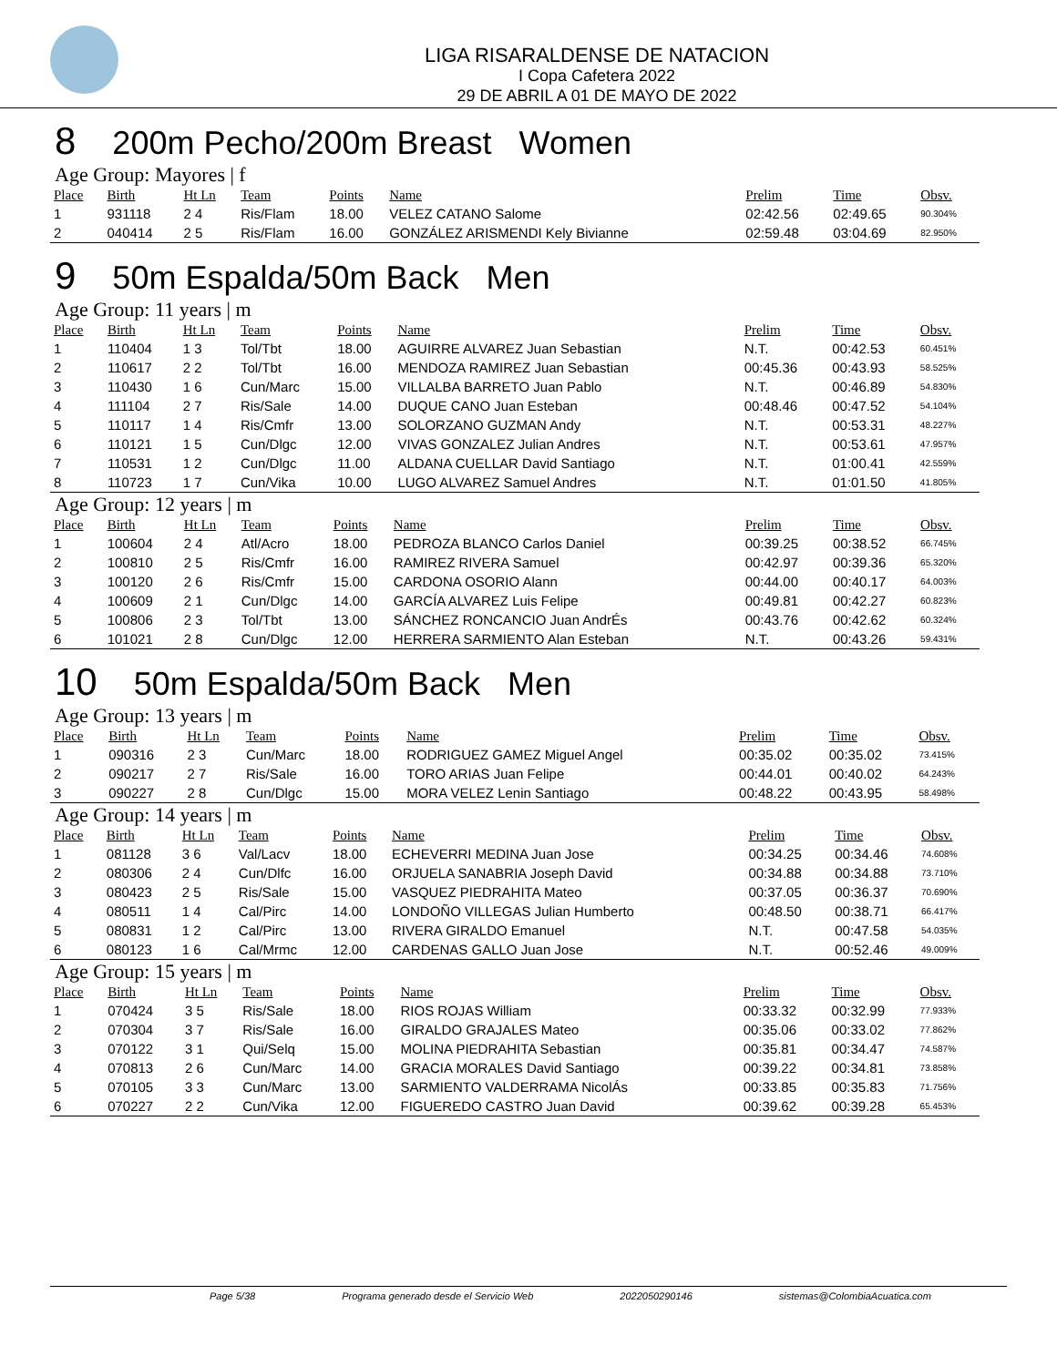LIGA RISARALDENSE DE NATACION
I Copa Cafetera 2022
29 DE ABRIL A 01 DE MAYO DE 2022
8 200m Pecho/200m Breast Women
Age Group: Mayores | f
| Place | Birth | Ht Ln | Team | Points | Name | Prelim | Time | Obsv. |
| --- | --- | --- | --- | --- | --- | --- | --- | --- |
| 1 | 931118 | 2 4 | Ris/Flam | 18.00 | VELEZ CATANO Salome | 02:42.56 | 02:49.65 | 90.304% |
| 2 | 040414 | 2 5 | Ris/Flam | 16.00 | GONZÁLEZ ARISMENDI Kely Bivianne | 02:59.48 | 03:04.69 | 82.950% |
9 50m Espalda/50m Back Men
Age Group: 11 years | m
| Place | Birth | Ht Ln | Team | Points | Name | Prelim | Time | Obsv. |
| --- | --- | --- | --- | --- | --- | --- | --- | --- |
| 1 | 110404 | 1 3 | Tol/Tbt | 18.00 | AGUIRRE ALVAREZ Juan Sebastian | N.T. | 00:42.53 | 60.451% |
| 2 | 110617 | 2 2 | Tol/Tbt | 16.00 | MENDOZA RAMIREZ Juan Sebastian | 00:45.36 | 00:43.93 | 58.525% |
| 3 | 110430 | 1 6 | Cun/Marc | 15.00 | VILLALBA BARRETO Juan Pablo | N.T. | 00:46.89 | 54.830% |
| 4 | 111104 | 2 7 | Ris/Sale | 14.00 | DUQUE CANO Juan Esteban | 00:48.46 | 00:47.52 | 54.104% |
| 5 | 110117 | 1 4 | Ris/Cmfr | 13.00 | SOLORZANO GUZMAN Andy | N.T. | 00:53.31 | 48.227% |
| 6 | 110121 | 1 5 | Cun/Dlgc | 12.00 | VIVAS GONZALEZ Julian Andres | N.T. | 00:53.61 | 47.957% |
| 7 | 110531 | 1 2 | Cun/Dlgc | 11.00 | ALDANA CUELLAR David Santiago | N.T. | 01:00.41 | 42.559% |
| 8 | 110723 | 1 7 | Cun/Vika | 10.00 | LUGO ALVAREZ Samuel Andres | N.T. | 01:01.50 | 41.805% |
Age Group: 12 years | m
| Place | Birth | Ht Ln | Team | Points | Name | Prelim | Time | Obsv. |
| --- | --- | --- | --- | --- | --- | --- | --- | --- |
| 1 | 100604 | 2 4 | Atl/Acro | 18.00 | PEDROZA BLANCO Carlos Daniel | 00:39.25 | 00:38.52 | 66.745% |
| 2 | 100810 | 2 5 | Ris/Cmfr | 16.00 | RAMIREZ RIVERA Samuel | 00:42.97 | 00:39.36 | 65.320% |
| 3 | 100120 | 2 6 | Ris/Cmfr | 15.00 | CARDONA OSORIO Alann | 00:44.00 | 00:40.17 | 64.003% |
| 4 | 100609 | 2 1 | Cun/Dlgc | 14.00 | GARCÍA ALVAREZ Luis Felipe | 00:49.81 | 00:42.27 | 60.823% |
| 5 | 100806 | 2 3 | Tol/Tbt | 13.00 | SÁNCHEZ RONCANCIO Juan AndrÉs | 00:43.76 | 00:42.62 | 60.324% |
| 6 | 101021 | 2 8 | Cun/Dlgc | 12.00 | HERRERA SARMIENTO Alan Esteban | N.T. | 00:43.26 | 59.431% |
10 50m Espalda/50m Back Men
Age Group: 13 years | m
| Place | Birth | Ht Ln | Team | Points | Name | Prelim | Time | Obsv. |
| --- | --- | --- | --- | --- | --- | --- | --- | --- |
| 1 | 090316 | 2 3 | Cun/Marc | 18.00 | RODRIGUEZ GAMEZ Miguel Angel | 00:35.02 | 00:35.02 | 73.415% |
| 2 | 090217 | 2 7 | Ris/Sale | 16.00 | TORO ARIAS Juan Felipe | 00:44.01 | 00:40.02 | 64.243% |
| 3 | 090227 | 2 8 | Cun/Dlgc | 15.00 | MORA VELEZ Lenin Santiago | 00:48.22 | 00:43.95 | 58.498% |
Age Group: 14 years | m
| Place | Birth | Ht Ln | Team | Points | Name | Prelim | Time | Obsv. |
| --- | --- | --- | --- | --- | --- | --- | --- | --- |
| 1 | 081128 | 3 6 | Val/Lacv | 18.00 | ECHEVERRI MEDINA Juan Jose | 00:34.25 | 00:34.46 | 74.608% |
| 2 | 080306 | 2 4 | Cun/Dlfc | 16.00 | ORJUELA SANABRIA Joseph David | 00:34.88 | 00:34.88 | 73.710% |
| 3 | 080423 | 2 5 | Ris/Sale | 15.00 | VASQUEZ PIEDRAHITA Mateo | 00:37.05 | 00:36.37 | 70.690% |
| 4 | 080511 | 1 4 | Cal/Pirc | 14.00 | LONDOÑO VILLEGAS Julian Humberto | 00:48.50 | 00:38.71 | 66.417% |
| 5 | 080831 | 1 2 | Cal/Pirc | 13.00 | RIVERA GIRALDO Emanuel | N.T. | 00:47.58 | 54.035% |
| 6 | 080123 | 1 6 | Cal/Mrmc | 12.00 | CARDENAS GALLO Juan Jose | N.T. | 00:52.46 | 49.009% |
Age Group: 15 years | m
| Place | Birth | Ht Ln | Team | Points | Name | Prelim | Time | Obsv. |
| --- | --- | --- | --- | --- | --- | --- | --- | --- |
| 1 | 070424 | 3 5 | Ris/Sale | 18.00 | RIOS ROJAS William | 00:33.32 | 00:32.99 | 77.933% |
| 2 | 070304 | 3 7 | Ris/Sale | 16.00 | GIRALDO GRAJALES Mateo | 00:35.06 | 00:33.02 | 77.862% |
| 3 | 070122 | 3 1 | Qui/Selq | 15.00 | MOLINA PIEDRAHITA Sebastian | 00:35.81 | 00:34.47 | 74.587% |
| 4 | 070813 | 2 6 | Cun/Marc | 14.00 | GRACIA MORALES David Santiago | 00:39.22 | 00:34.81 | 73.858% |
| 5 | 070105 | 3 3 | Cun/Marc | 13.00 | SARMIENTO VALDERRAMA NicolÁs | 00:33.85 | 00:35.83 | 71.756% |
| 6 | 070227 | 2 2 | Cun/Vika | 12.00 | FIGUEREDO CASTRO Juan David | 00:39.62 | 00:39.28 | 65.453% |
Page 5/38 Programa generado desde el Servicio Web 2022050290146 sistemas@ColombiaAcuatica.com